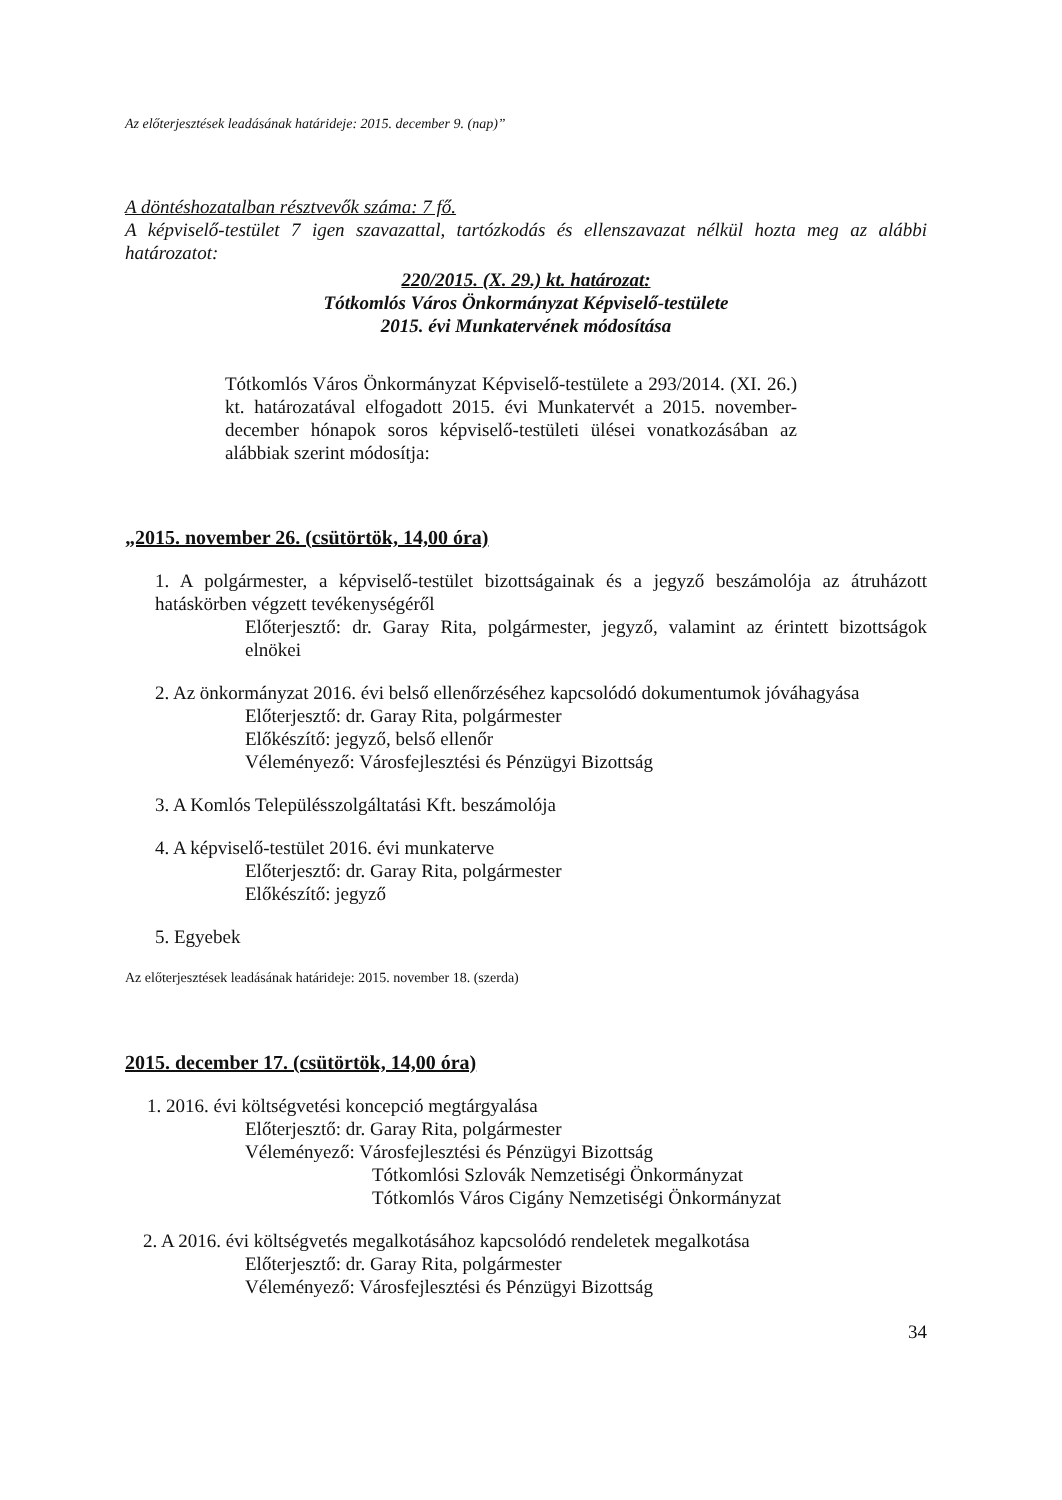Az előterjesztések leadásának határideje: 2015. december 9. (nap)”
A döntéshozatalban résztvevők száma: 7 fő.
A képviselő-testület 7 igen szavazattal, tartózkodás és ellenszavazat nélkül hozta meg az alábbi határozatot:
220/2015. (X. 29.) kt. határozat:
Tótkomlós Város Önkormányzat Képviselő-testülete
2015. évi Munkatervének módosítása
Tótkomlós Város Önkormányzat Képviselő-testülete a 293/2014. (XI. 26.) kt. határozatával elfogadott 2015. évi Munkatervét a 2015. november-december hónapok soros képviselő-testületi ülései vonatkozásában az alábbiak szerint módosítja:
„2015. november 26. (csütörtök, 14,00 óra)
1. A polgármester, a képviselő-testület bizottságainak és a jegyző beszámolója az átruházott hatáskörben végzett tevékenységéről
Előterjesztő: dr. Garay Rita, polgármester, jegyző, valamint az érintett bizottságok elnökei
2. Az önkormányzat 2016. évi belső ellenőrzéséhez kapcsolódó dokumentumok jóváhagyása
Előterjesztő: dr. Garay Rita, polgármester
Előkészítő: jegyző, belső ellenőr
Véleményező: Városfejlesztési és Pénzügyi Bizottság
3. A Komlós Településszolgáltatási Kft. beszámolója
4. A képviselő-testület 2016. évi munkaterve
Előterjesztő: dr. Garay Rita, polgármester
Előkészítő: jegyző
5. Egyebek
Az előterjesztések leadásának határideje: 2015. november 18. (szerda)
2015. december 17. (csütörtök, 14,00 óra)
1. 2016. évi költségvetési koncepció megtárgyalása
Előterjesztő: dr. Garay Rita, polgármester
Véleményező: Városfejlesztési és Pénzügyi Bizottság
Tótkomlósi Szlovák Nemzetiségi Önkormányzat
Tótkomlós Város Cigány Nemzetiségi Önkormányzat
2. A 2016. évi költségvetés megalkotásához kapcsolódó rendeletek megalkotása
Előterjesztő: dr. Garay Rita, polgármester
Véleményező: Városfejlesztési és Pénzügyi Bizottság
34